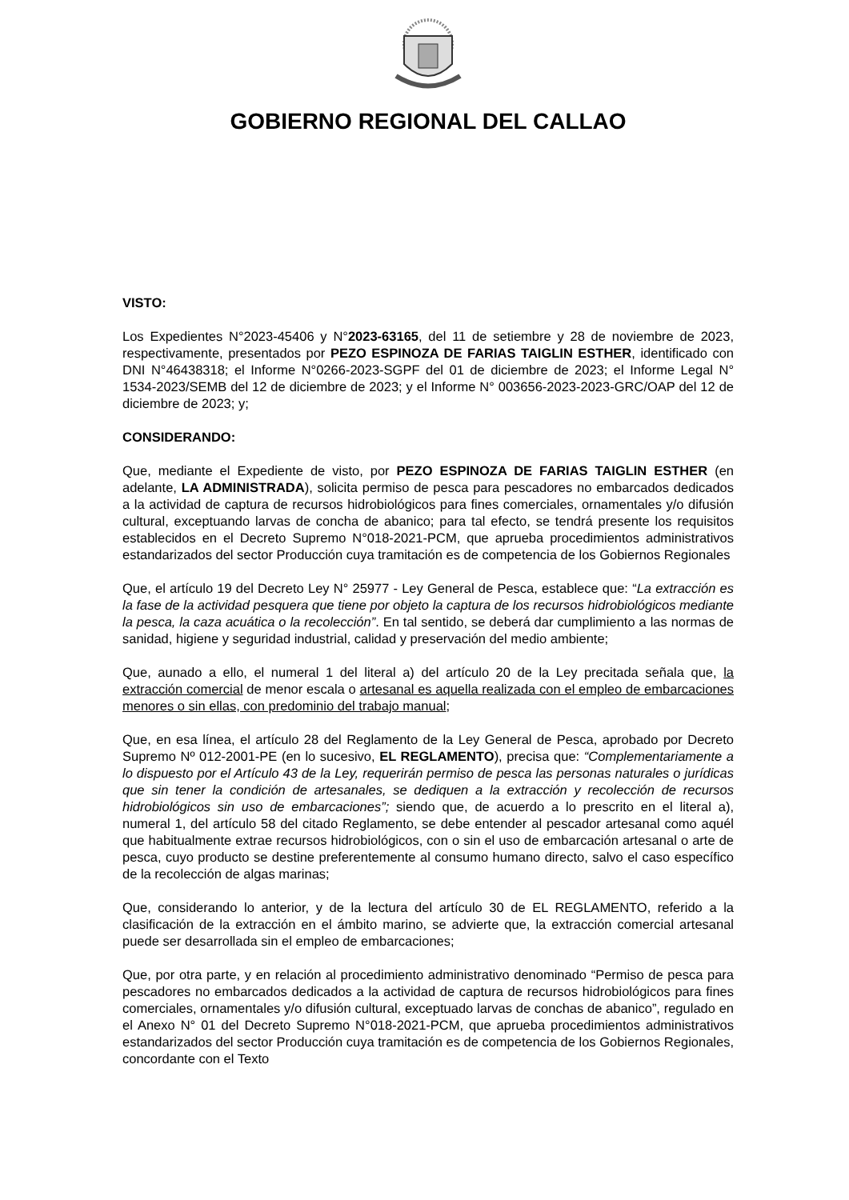GOBIERNO REGIONAL DEL CALLAO
VISTO:
Los Expedientes N°2023-45406 y N°2023-63165, del 11 de setiembre y 28 de noviembre de 2023, respectivamente, presentados por PEZO ESPINOZA DE FARIAS TAIGLIN ESTHER, identificado con DNI N°46438318; el Informe N°0266-2023-SGPF del 01 de diciembre de 2023; el Informe Legal N° 1534-2023/SEMB del 12 de diciembre de 2023; y el Informe N° 003656-2023-2023-GRC/OAP del 12 de diciembre de 2023; y;
CONSIDERANDO:
Que, mediante el Expediente de visto, por PEZO ESPINOZA DE FARIAS TAIGLIN ESTHER (en adelante, LA ADMINISTRADA), solicita permiso de pesca para pescadores no embarcados dedicados a la actividad de captura de recursos hidrobiológicos para fines comerciales, ornamentales y/o difusión cultural, exceptuando larvas de concha de abanico; para tal efecto, se tendrá presente los requisitos establecidos en el Decreto Supremo N°018-2021-PCM, que aprueba procedimientos administrativos estandarizados del sector Producción cuya tramitación es de competencia de los Gobiernos Regionales
Que, el artículo 19 del Decreto Ley N° 25977 - Ley General de Pesca, establece que: “La extracción es la fase de la actividad pesquera que tiene por objeto la captura de los recursos hidrobiológicos mediante la pesca, la caza acuática o la recolección”. En tal sentido, se deberá dar cumplimiento a las normas de sanidad, higiene y seguridad industrial, calidad y preservación del medio ambiente;
Que, aunado a ello, el numeral 1 del literal a) del artículo 20 de la Ley precitada señala que, la extracción comercial de menor escala o artesanal es aquella realizada con el empleo de embarcaciones menores o sin ellas, con predominio del trabajo manual;
Que, en esa línea, el artículo 28 del Reglamento de la Ley General de Pesca, aprobado por Decreto Supremo Nº 012-2001-PE (en lo sucesivo, EL REGLAMENTO), precisa que: “Complementariamente a lo dispuesto por el Artículo 43 de la Ley, requerirán permiso de pesca las personas naturales o jurídicas que sin tener la condición de artesanales, se dediquen a la extracción y recolección de recursos hidrobiológicos sin uso de embarcaciones”; siendo que, de acuerdo a lo prescrito en el literal a), numeral 1, del artículo 58 del citado Reglamento, se debe entender al pescador artesanal como aquél que habitualmente extrae recursos hidrobiológicos, con o sin el uso de embarcación artesanal o arte de pesca, cuyo producto se destine preferentemente al consumo humano directo, salvo el caso específico de la recolección de algas marinas;
Que, considerando lo anterior, y de la lectura del artículo 30 de EL REGLAMENTO, referido a la clasificación de la extracción en el ámbito marino, se advierte que, la extracción comercial artesanal puede ser desarrollada sin el empleo de embarcaciones;
Que, por otra parte, y en relación al procedimiento administrativo denominado “Permiso de pesca para pescadores no embarcados dedicados a la actividad de captura de recursos hidrobiológicos para fines comerciales, ornamentales y/o difusión cultural, exceptuado larvas de conchas de abanico”, regulado en el Anexo N° 01 del Decreto Supremo N°018-2021-PCM, que aprueba procedimientos administrativos estandarizados del sector Producción cuya tramitación es de competencia de los Gobiernos Regionales, concordante con el Texto